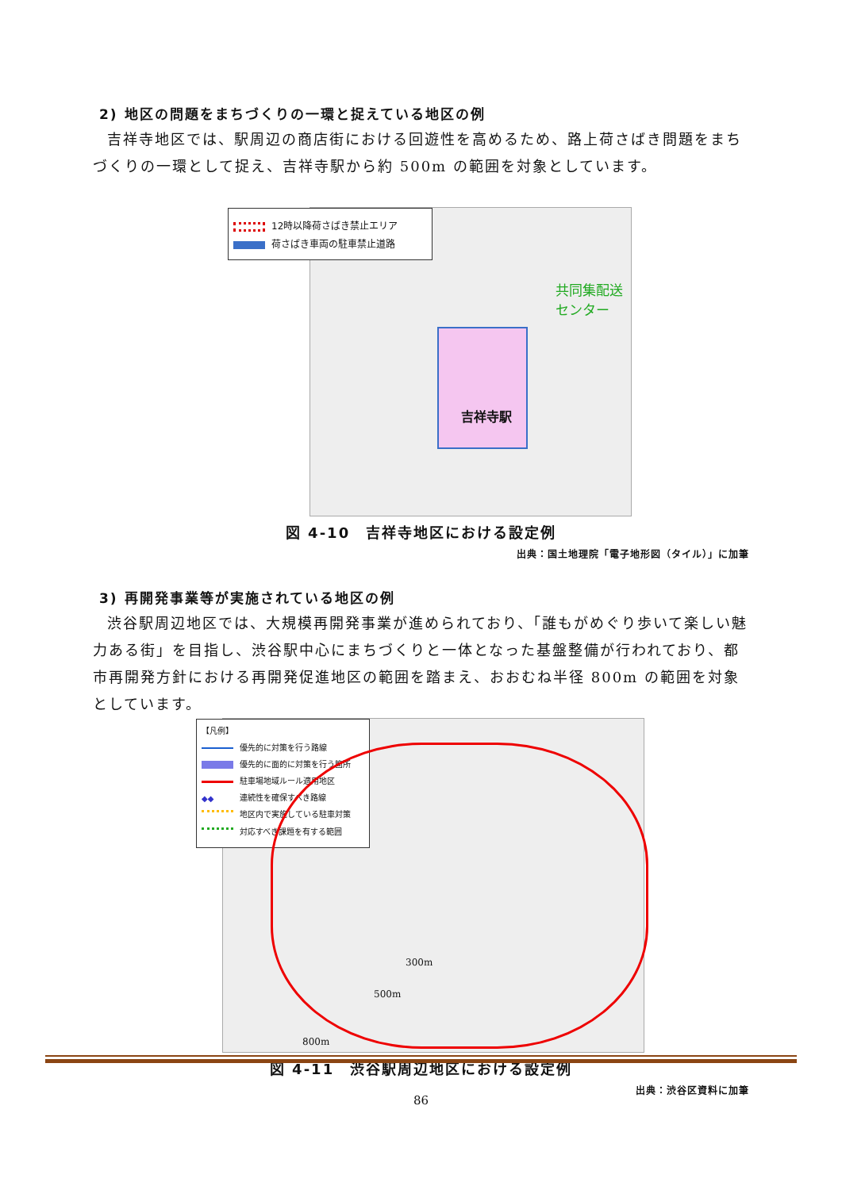2) 地区の問題をまちづくりの一環と捉えている地区の例
吉祥寺地区では、駅周辺の商店街における回遊性を高めるため、路上荷さばき問題をまちづくりの一環として捉え、吉祥寺駅から約 500m の範囲を対象としています。
12時以降荷さばき禁止エリア
荷さばき車両の駐車禁止道路
共同集配送
センター
吉祥寺駅
図 4-10　吉祥寺地区における設定例
出典：国土地理院「電子地形図（タイル）」に加筆
3) 再開発事業等が実施されている地区の例
渋谷駅周辺地区では、大規模再開発事業が進められており、「誰もがめぐり歩いて楽しい魅力ある街」を目指し、渋谷駅中心にまちづくりと一体となった基盤整備が行われており、都市再開発方針における再開発促進地区の範囲を踏まえ、おおむね半径 800m の範囲を対象としています。
【凡例】
優先的に対策を行う路線
優先的に面的に対策を行う箇所
駐車場地域ルール適用地区
◆◆ 連続性を確保すべき路線
地区内で実施している駐車対策
対応すべき課題を有する範囲
300m
500m
800m
図 4-11　渋谷駅周辺地区における設定例
出典：渋谷区資料に加筆
86